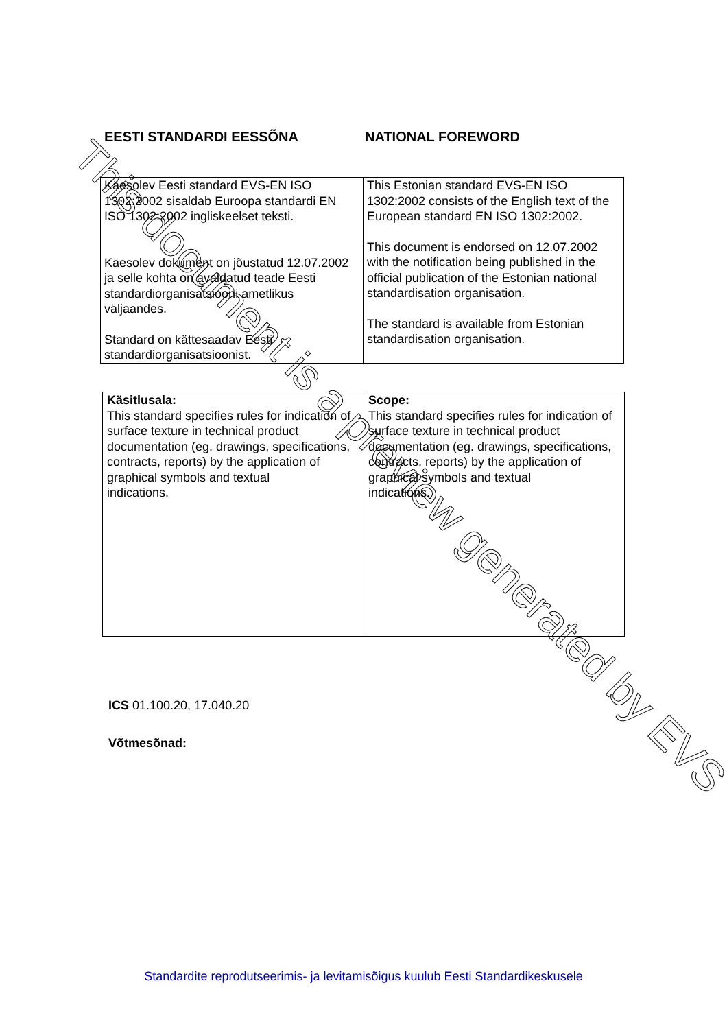EESTI STANDARDI EESSÕNA NATIONAL FOREWORD
| Käesolev Eesti standard EVS-EN ISO 1302:2002 sisaldab Euroopa standardi EN ISO 1302:2002 ingliskeelset teksti. Käesolev dokument on jõustatud 12.07.2002 ja selle kohta on avaldatud teade Eesti standardiorganisatsiooni ametlikus väljaandes. Standard on kättesaadav Eesti standardiorganisatsioonist. | This Estonian standard EVS-EN ISO 1302:2002 consists of the English text of the European standard EN ISO 1302:2002. This document is endorsed on 12.07.2002 with the notification being published in the official publication of the Estonian national standardisation organisation. The standard is available from Estonian standardisation organisation. |
| Käsitlusala: This standard specifies rules for indication of surface texture in technical product documentation (eg. drawings, specifications, contracts, reports) by the application of graphical symbols and textual indications. | Scope: This standard specifies rules for indication of surface texture in technical product documentation (eg. drawings, specifications, contracts, reports) by the application of graphical symbols and textual indications. |
ICS 01.100.20, 17.040.20
Võtmesõnad:
Standardite reprodutseerimis- ja levitamisõigus kuulub Eesti Standardikeskusele
This document is a preview generated by EVS